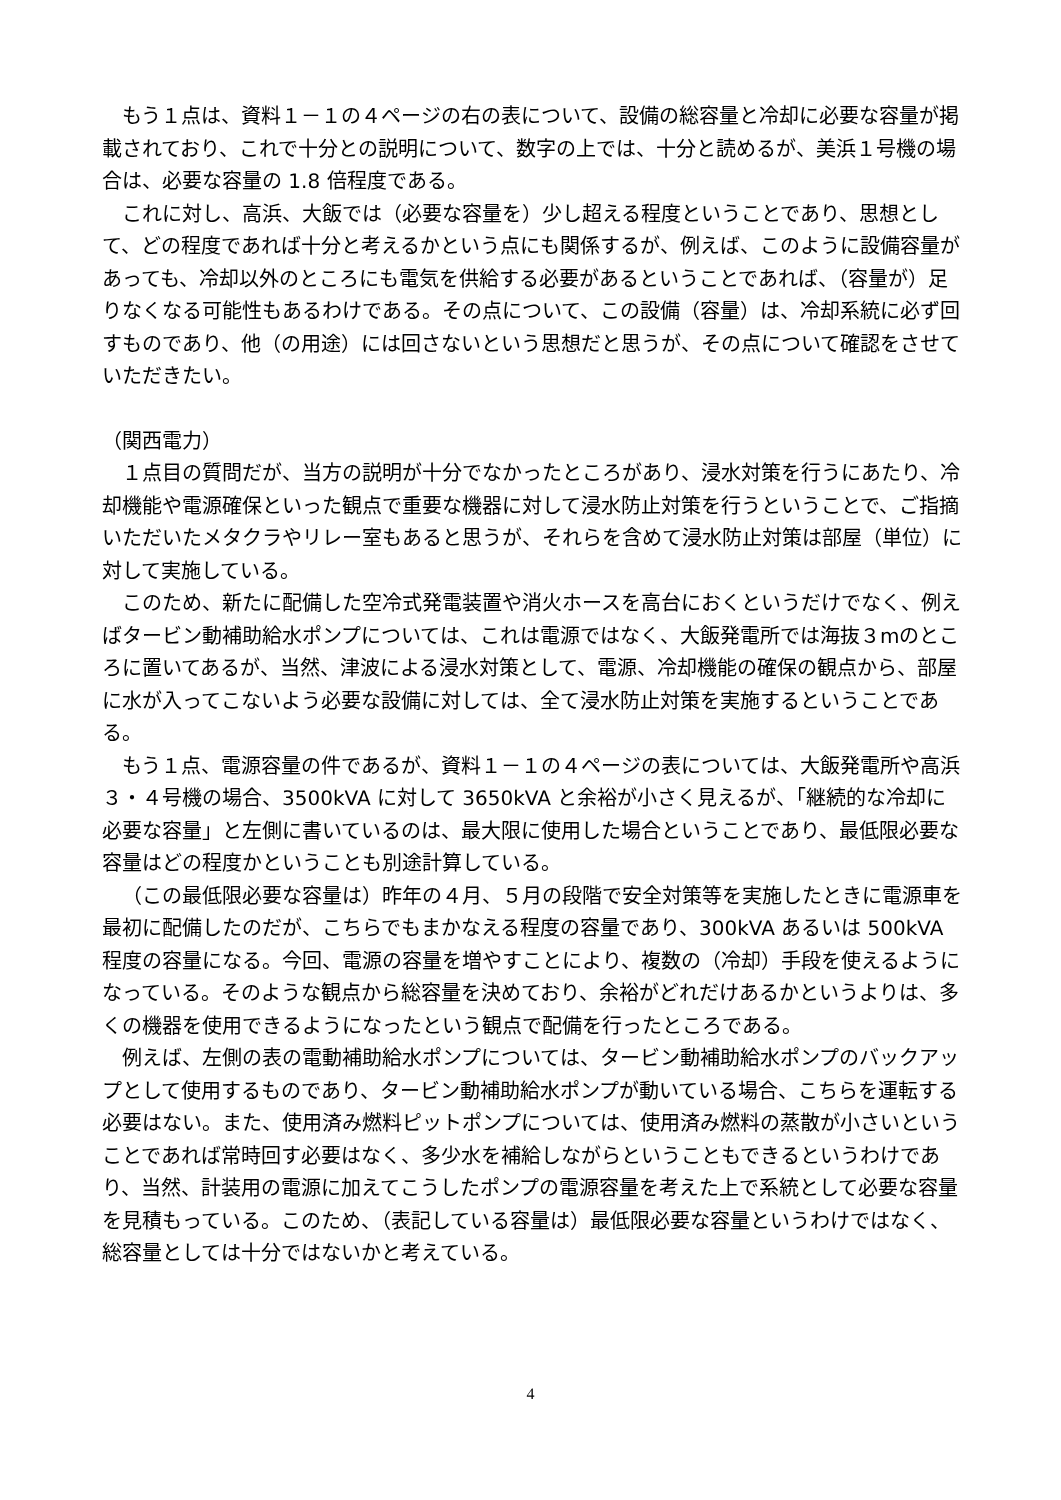もう１点は、資料１－１の４ページの右の表について、設備の総容量と冷却に必要な容量が掲載されており、これで十分との説明について、数字の上では、十分と読めるが、美浜１号機の場合は、必要な容量の 1.8 倍程度である。
これに対し、高浜、大飯では（必要な容量を）少し超える程度ということであり、思想として、どの程度であれば十分と考えるかという点にも関係するが、例えば、このように設備容量があっても、冷却以外のところにも電気を供給する必要があるということであれば、（容量が）足りなくなる可能性もあるわけである。その点について、この設備（容量）は、冷却系統に必ず回すものであり、他（の用途）には回さないという思想だと思うが、その点について確認をさせていただきたい。
（関西電力）
１点目の質問だが、当方の説明が十分でなかったところがあり、浸水対策を行うにあたり、冷却機能や電源確保といった観点で重要な機器に対して浸水防止対策を行うということで、ご指摘いただいたメタクラやリレー室もあると思うが、それらを含めて浸水防止対策は部屋（単位）に対して実施している。
このため、新たに配備した空冷式発電装置や消火ホースを高台におくというだけでなく、例えばタービン動補助給水ポンプについては、これは電源ではなく、大飯発電所では海抜３mのところに置いてあるが、当然、津波による浸水対策として、電源、冷却機能の確保の観点から、部屋に水が入ってこないよう必要な設備に対しては、全て浸水防止対策を実施するということである。
もう１点、電源容量の件であるが、資料１－１の４ページの表については、大飯発電所や高浜３・４号機の場合、3500kVA に対して 3650kVA と余裕が小さく見えるが、「継続的な冷却に必要な容量」と左側に書いているのは、最大限に使用した場合ということであり、最低限必要な容量はどの程度かということも別途計算している。
（この最低限必要な容量は）昨年の４月、５月の段階で安全対策等を実施したときに電源車を最初に配備したのだが、こちらでもまかなえる程度の容量であり、300kVA あるいは 500kVA 程度の容量になる。今回、電源の容量を増やすことにより、複数の（冷却）手段を使えるようになっている。そのような観点から総容量を決めており、余裕がどれだけあるかというよりは、多くの機器を使用できるようになったという観点で配備を行ったところである。
例えば、左側の表の電動補助給水ポンプについては、タービン動補助給水ポンプのバックアップとして使用するものであり、タービン動補助給水ポンプが動いている場合、こちらを運転する必要はない。また、使用済み燃料ピットポンプについては、使用済み燃料の蒸散が小さいということであれば常時回す必要はなく、多少水を補給しながらということもできるというわけであり、当然、計装用の電源に加えてこうしたポンプの電源容量を考えた上で系統として必要な容量を見積もっている。このため、（表記している容量は）最低限必要な容量というわけではなく、総容量としては十分ではないかと考えている。
4